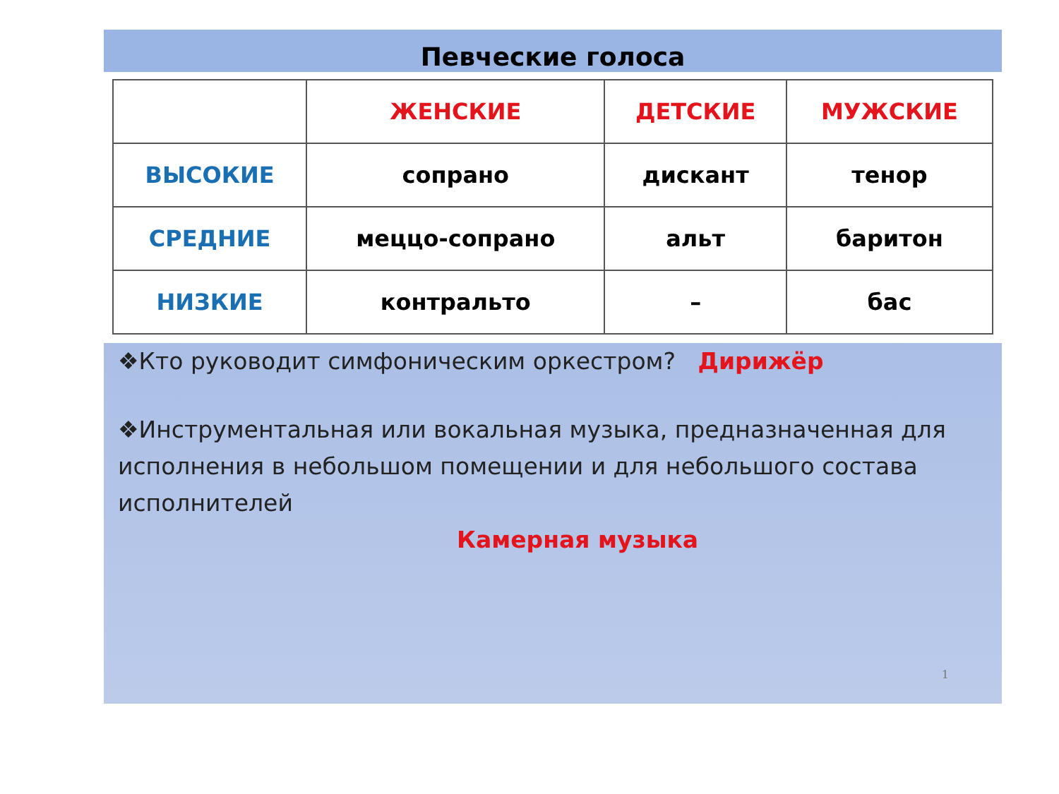Певческие голоса
| | ЖЕНСКИЕ | ДЕТСКИЕ | МУЖСКИЕ |
| ВЫСОКИЕ | сопрано | дискант | тенор |
| СРЕДНИЕ | меццо-сопрано | альт | баритон |
| НИЗКИЕ | контральто | – | бас |
❖Кто руководит симфоническим оркестром? Дирижёр
❖Инструментальная или вокальная музыка, предназначенная для исполнения в небольшом помещении и для небольшого состава исполнителей
Камерная музыка
1